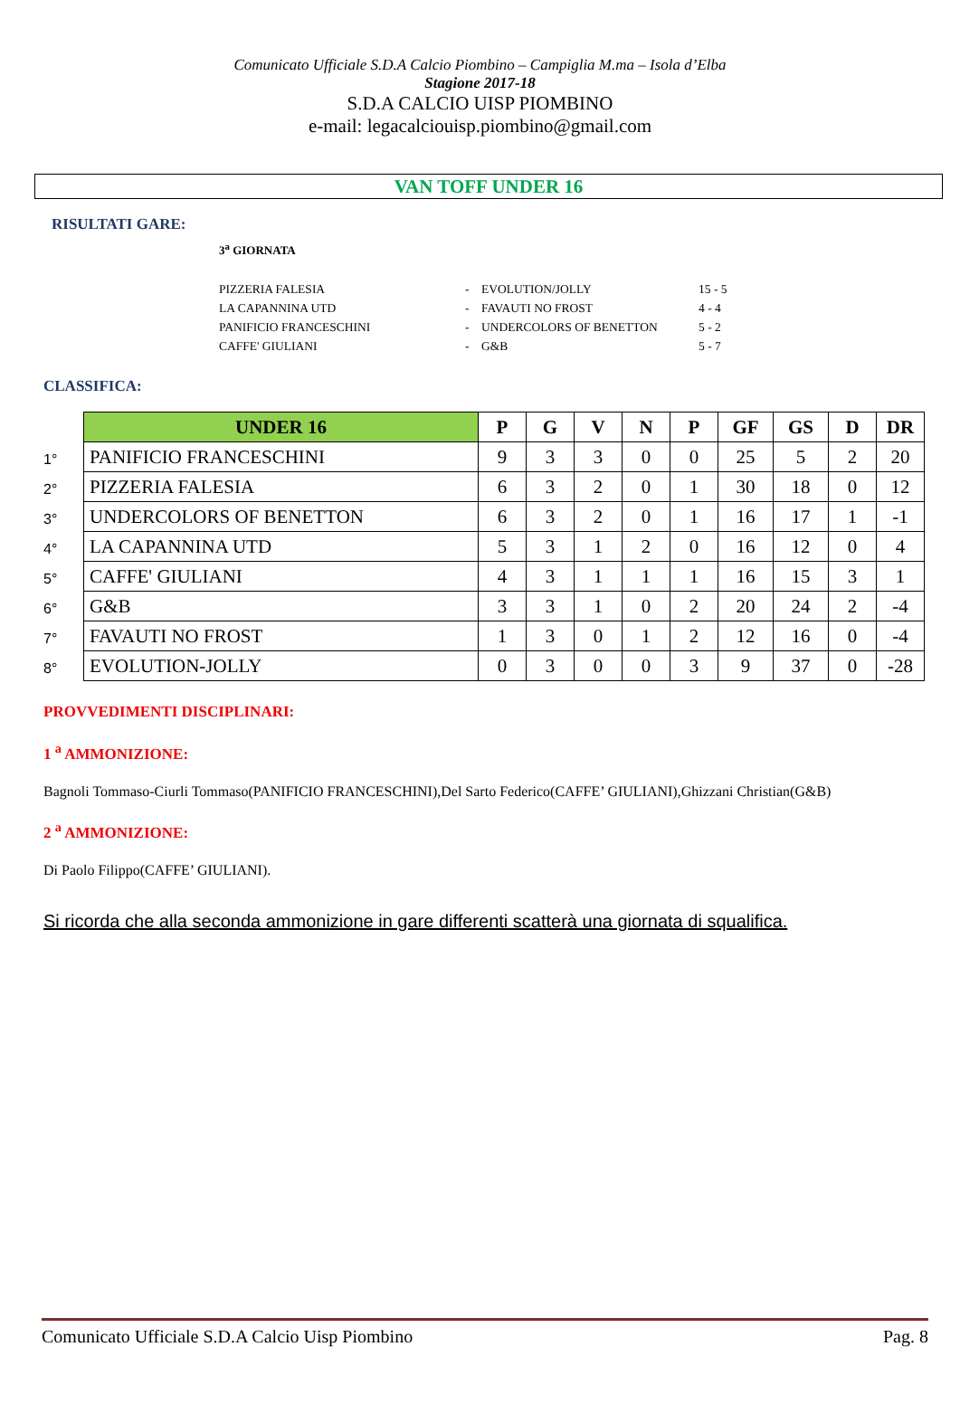Comunicato Ufficiale S.D.A Calcio Piombino – Campiglia M.ma – Isola d’Elba
Stagione 2017-18
S.D.A CALCIO UISP PIOMBINO
e-mail: legacalciouisp.piombino@gmail.com
VAN TOFF UNDER 16
RISULTATI GARE:
3<sup>a</sup> GIORNATA
| PIZZERIA FALESIA | - | EVOLUTION/JOLLY | 15 - 5 |
| LA CAPANNINA UTD | - | FAVAUTI NO FROST | 4 - 4 |
| PANIFICIO FRANCESCHINI | - | UNDERCOLORS OF BENETTON | 5 - 2 |
| CAFFE' GIULIANI | - | G&B | 5 - 7 |
CLASSIFICA:
| | UNDER 16 | P | G | V | N | P | GF | GS | D | DR |
| 1° | PANIFICIO FRANCESCHINI | 9 | 3 | 3 | 0 | 0 | 25 | 5 | 2 | 20 |
| 2° | PIZZERIA FALESIA | 6 | 3 | 2 | 0 | 1 | 30 | 18 | 0 | 12 |
| 3° | UNDERCOLORS OF BENETTON | 6 | 3 | 2 | 0 | 1 | 16 | 17 | 1 | -1 |
| 4° | LA CAPANNINA UTD | 5 | 3 | 1 | 2 | 0 | 16 | 12 | 0 | 4 |
| 5° | CAFFE' GIULIANI | 4 | 3 | 1 | 1 | 1 | 16 | 15 | 3 | 1 |
| 6° | G&B | 3 | 3 | 1 | 0 | 2 | 20 | 24 | 2 | -4 |
| 7° | FAVAUTI NO FROST | 1 | 3 | 0 | 1 | 2 | 12 | 16 | 0 | -4 |
| 8° | EVOLUTION-JOLLY | 0 | 3 | 0 | 0 | 3 | 9 | 37 | 0 | -28 |
PROVVEDIMENTI DISCIPLINARI:
1 <sup>a</sup> AMMONIZIONE:
Bagnoli Tommaso-Ciurli Tommaso(PANIFICIO FRANCESCHINI),Del Sarto Federico(CAFFE’ GIULIANI),Ghizzani Christian(G&B)
2 <sup>a</sup> AMMONIZIONE:
Di Paolo Filippo(CAFFE’ GIULIANI).
Si ricorda che alla seconda ammonizione in gare differenti scatterà una giornata di squalifica.
Comunicato Ufficiale S.D.A Calcio Uisp Piombino Pag. 8